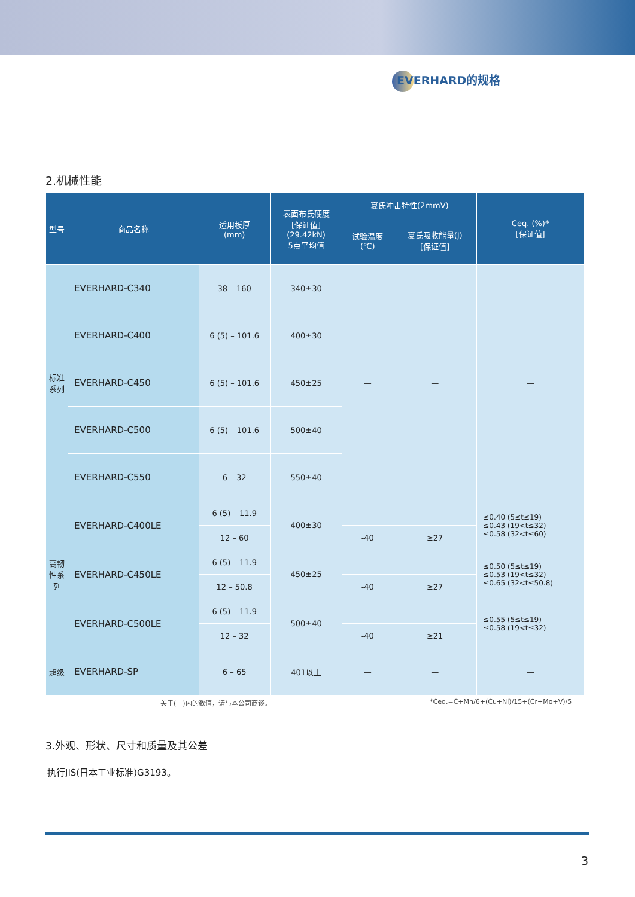EVERHARD的规格
2.机械性能
| 型号 | 商品名称 | 适用板厚 (mm) | 表面布氏硬度 [保证值] (29.42kN) 5点平均值 | 夏氏冲击特性(2mmV) | | Ceq. (%)* [保证值] |
| --- | --- | --- | --- | --- | --- | --- |
| | | | | 试验温度 (℃) | 夏氏吸收能量(J) [保证值] | |
| 标准系列 | EVERHARD-C340 | 38 – 160 | 340±30 | — | — | — |
| | EVERHARD-C400 | 6 (5) – 101.6 | 400±30 | | | |
| | EVERHARD-C450 | 6 (5) – 101.6 | 450±25 | | | |
| | EVERHARD-C500 | 6 (5) – 101.6 | 500±40 | | | |
| | EVERHARD-C550 | 6 – 32 | 550±40 | | | |
| 高韧性系列 | EVERHARD-C400LE | 6 (5) – 11.9 | 400±30 | — | — | ≤0.40 (5≤t≤19) ≤0.43 (19<t≤32) ≤0.58 (32<t≤60) |
| | | 12 – 60 | | -40 | ≥27 | |
| | EVERHARD-C450LE | 6 (5) – 11.9 | 450±25 | — | — | ≤0.50 (5≤t≤19) ≤0.53 (19<t≤32) ≤0.65 (32<t≤50.8) |
| | | 12 – 50.8 | | -40 | ≥27 | |
| | EVERHARD-C500LE | 6 (5) – 11.9 | 500±40 | — | — | ≤0.55 (5≤t≤19) ≤0.58 (19<t≤32) |
| | | 12 – 32 | | -40 | ≥21 | |
| 超级 | EVERHARD-SP | 6 – 65 | 401以上 | — | — | — |
关于(　)内的数值，请与本公司商谈。 *Ceq.=C+Mn/6+(Cu+Ni)/15+(Cr+Mo+V)/5
3.外观、形状、尺寸和质量及其公差
执行JIS(日本工业标准)G3193。
3